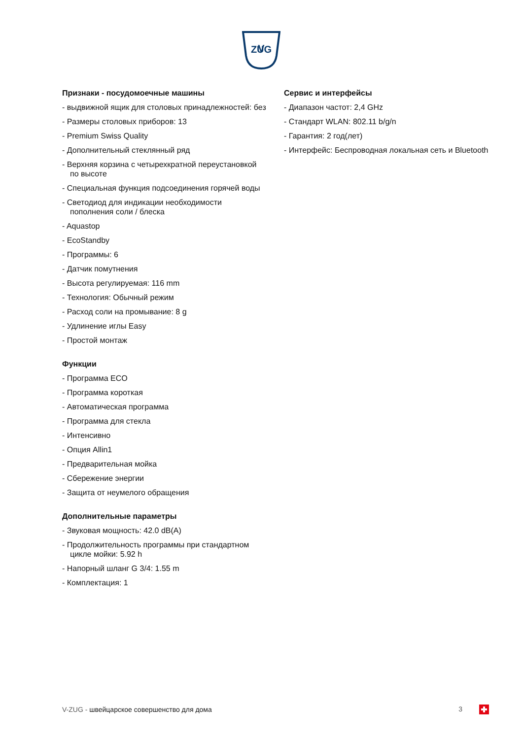V
ZUG
ZUG
Признаки - посудомоечные машины
- выдвижной ящик для столовых принадлежностей: без
- Размеры столовых приборов: 13
- Premium Swiss Quality
- Дополнительный стеклянный ряд
- Верхняя корзина с четырехкратной переустановкой по высоте
- Специальная функция подсоединения горячей воды
- Светодиод для индикации необходимости пополнения соли / блеска
- Aquastop
- EcoStandby
- Программы: 6
- Датчик помутнения
- Высота регулируемая: 116 mm
- Технология: Обычный режим
- Расход соли на промывание: 8 g
- Удлинение иглы Easy
- Простой монтаж
Функции
- Программа ECO
- Программа короткая
- Автоматическая программа
- Программа для стекла
- Интенсивно
- Опция Allin1
- Предварительная мойка
- Сбережение энергии
- Защита от неумелого обращения
Дополнительные параметры
- Звуковая мощность: 42.0 dB(A)
- Продолжительность программы при стандартном цикле мойки: 5.92 h
- Напорный шланг G 3/4: 1.55 m
- Комплектация: 1
Сервис и интерфейсы
- Диапазон частот: 2,4 GHz
- Стандарт WLAN: 802.11 b/g/n
- Гарантия: 2 год(лет)
- Интерфейс: Беспроводная локальная сеть и Bluetooth
V-ZUG - швейцарское совершенство для дома 3